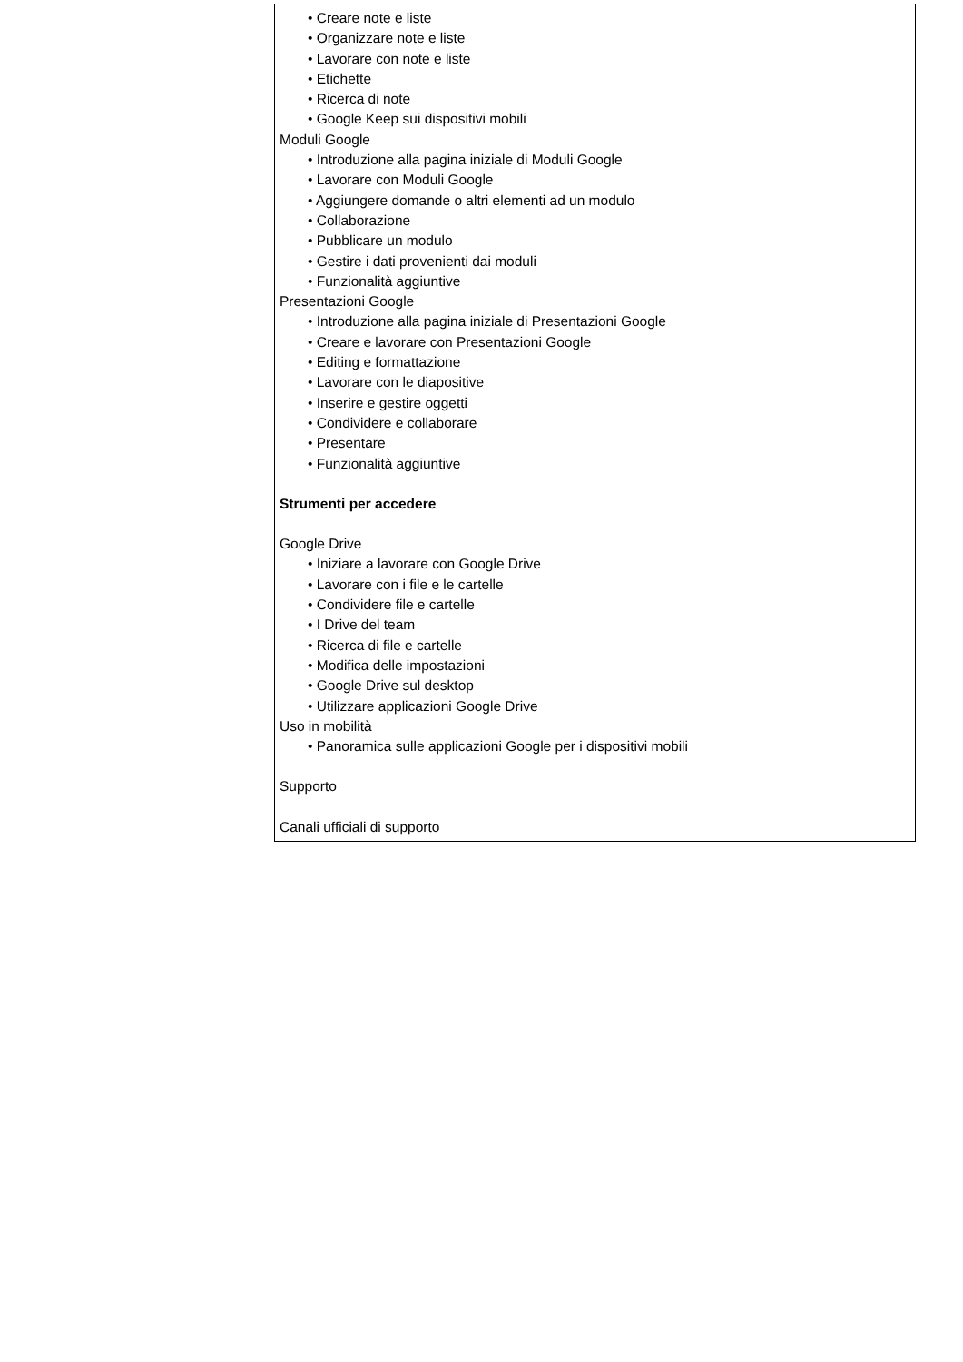• Creare note e liste
• Organizzare note e liste
• Lavorare con note e liste
• Etichette
• Ricerca di note
• Google Keep sui dispositivi mobili
Moduli Google
• Introduzione alla pagina iniziale di Moduli Google
• Lavorare con Moduli Google
• Aggiungere domande o altri elementi ad un modulo
• Collaborazione
• Pubblicare un modulo
• Gestire i dati provenienti dai moduli
• Funzionalità aggiuntive
Presentazioni Google
• Introduzione alla pagina iniziale di Presentazioni Google
• Creare e lavorare con Presentazioni Google
• Editing e formattazione
• Lavorare con le diapositive
• Inserire e gestire oggetti
• Condividere e collaborare
• Presentare
• Funzionalità aggiuntive
Strumenti per accedere
Google Drive
• Iniziare a lavorare con Google Drive
• Lavorare con i file e le cartelle
• Condividere file e cartelle
• I Drive del team
• Ricerca di file e cartelle
• Modifica delle impostazioni
• Google Drive sul desktop
• Utilizzare applicazioni Google Drive
Uso in mobilità
• Panoramica sulle applicazioni Google per i dispositivi mobili
Supporto
Canali ufficiali di supporto